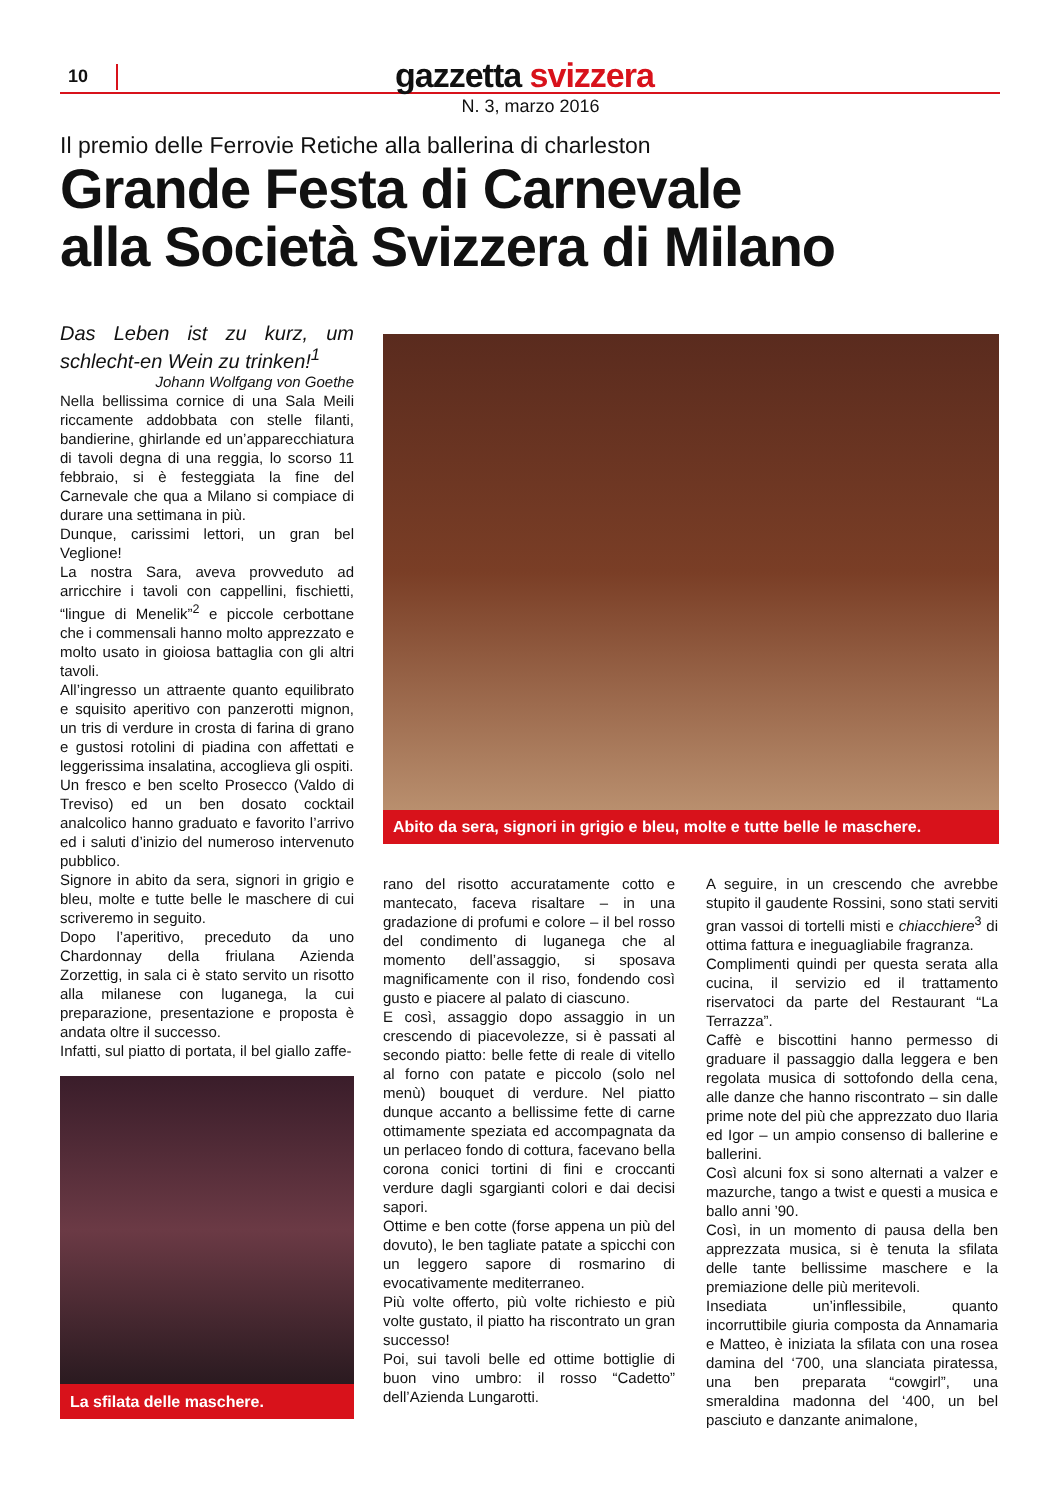10 gazzetta svizzera
N. 3, marzo 2016
Il premio delle Ferrovie Retiche alla ballerina di charleston
Grande Festa di Carnevale
alla Società Svizzera di Milano
Das Leben ist zu kurz, um schlecht-en Wein zu trinken!<sup>1</sup>
Johann Wolfgang von Goethe
Nella bellissima cornice di una Sala Meili riccamente addobbata con stelle filanti, bandierine, ghirlande ed un’apparecchiatura di tavoli degna di una reggia, lo scorso 11 febbraio, si è festeggiata la fine del Carnevale che qua a Milano si compiace di durare una settimana in più.
Dunque, carissimi lettori, un gran bel Veglione!
La nostra Sara, aveva provveduto ad arricchire i tavoli con cappellini, fischietti, “lingue di Menelik”<sup>2</sup> e piccole cerbottane che i commensali hanno molto apprezzato e molto usato in gioiosa battaglia con gli altri tavoli.
All’ingresso un attraente quanto equilibrato e squisito aperitivo con panzerotti mignon, un tris di verdure in crosta di farina di grano e gustosi rotolini di piadina con affettati e leggerissima insalatina, accoglieva gli ospiti.
Un fresco e ben scelto Prosecco (Valdo di Treviso) ed un ben dosato cocktail analcolico hanno graduato e favorito l’arrivo ed i saluti d’inizio del numeroso intervenuto pubblico.
Signore in abito da sera, signori in grigio e bleu, molte e tutte belle le maschere di cui scriveremo in seguito.
Dopo l’aperitivo, preceduto da uno Chardonnay della friulana Azienda Zorzettig, in sala ci è stato servito un risotto alla milanese con luganega, la cui preparazione, presentazione e proposta è andata oltre il successo.
Infatti, sul piatto di portata, il bel giallo zaffe-
La sfilata delle maschere.
Abito da sera, signori in grigio e bleu, molte e tutte belle le maschere.
rano del risotto accuratamente cotto e mantecato, faceva risaltare – in una gradazione di profumi e colore – il bel rosso del condimento di luganega che al momento dell’assaggio, si sposava magnificamente con il riso, fondendo così gusto e piacere al palato di ciascuno.
E così, assaggio dopo assaggio in un crescendo di piacevolezze, si è passati al secondo piatto: belle fette di reale di vitello al forno con patate e piccolo (solo nel menù) bouquet di verdure. Nel piatto dunque accanto a bellissime fette di carne ottimamente speziata ed accompagnata da un perlaceo fondo di cottura, facevano bella corona conici tortini di fini e croccanti verdure dagli sgargianti colori e dai decisi sapori.
Ottime e ben cotte (forse appena un più del dovuto), le ben tagliate patate a spicchi con un leggero sapore di rosmarino di evocativamente mediterraneo.
Più volte offerto, più volte richiesto e più volte gustato, il piatto ha riscontrato un gran successo!
Poi, sui tavoli belle ed ottime bottiglie di buon vino umbro: il rosso “Cadetto” dell’Azienda Lungarotti.
A seguire, in un crescendo che avrebbe stupito il gaudente Rossini, sono stati serviti gran vassoi di tortelli misti e chiacchiere<sup>3</sup> di ottima fattura e ineguagliabile fragranza.
Complimenti quindi per questa serata alla cucina, il servizio ed il trattamento riservatoci da parte del Restaurant “La Terrazza”.
Caffè e biscottini hanno permesso di graduare il passaggio dalla leggera e ben regolata musica di sottofondo della cena, alle danze che hanno riscontrato – sin dalle prime note del più che apprezzato duo Ilaria ed Igor – un ampio consenso di ballerine e ballerini.
Così alcuni fox si sono alternati a valzer e mazurche, tango a twist e questi a musica e ballo anni ’90.
Così, in un momento di pausa della ben apprezzata musica, si è tenuta la sfilata delle tante bellissime maschere e la premiazione delle più meritevoli.
Insediata un’inflessibile, quanto incorruttibile giuria composta da Annamaria e Matteo, è iniziata la sfilata con una rosea damina del ‘700, una slanciata piratessa, una ben preparata “cowgirl”, una smeraldina madonna del ‘400, un bel pasciuto e danzante animalone,